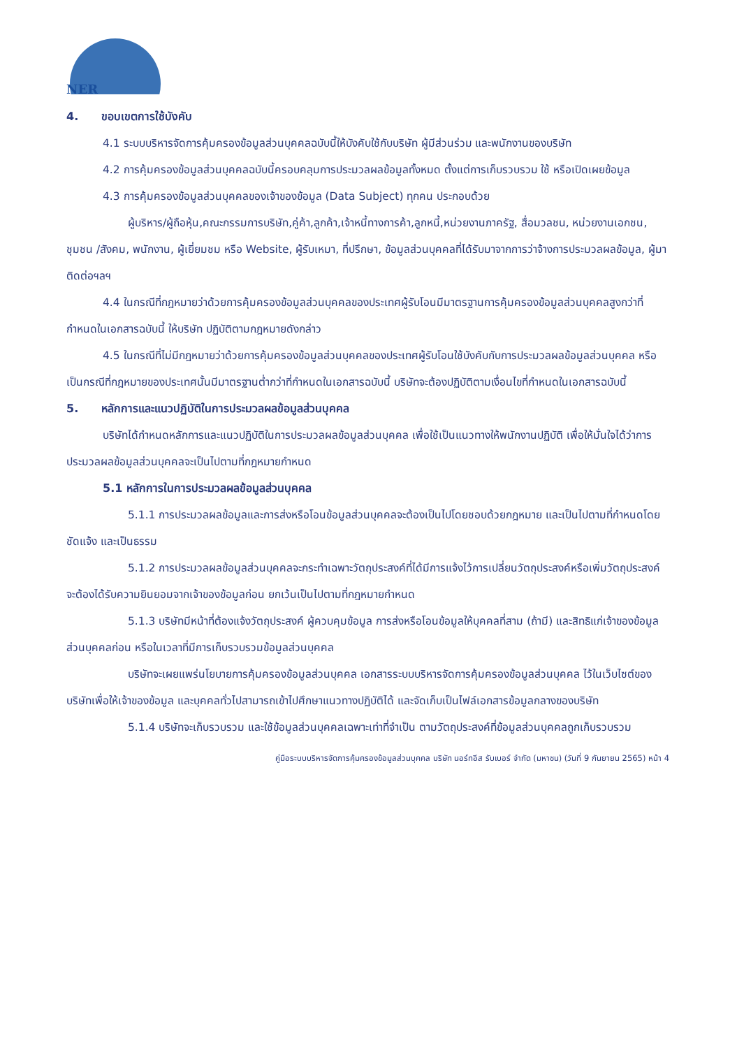NER
4. ขอบเขตการใช้บังคับ
4.1 ระบบบริหารจัดการคุ้มครองข้อมูลส่วนบุคคลฉบับนี้ให้บังคับใช้กับบริษัท ผู้มีส่วนร่วม และพนักงานของบริษัท
4.2 การคุ้มครองข้อมูลส่วนบุคคลฉบับนี้ครอบคลุมการประมวลผลข้อมูลทั้งหมด ตั้งแต่การเก็บรวบรวม ใช้ หรือเปิดเผยข้อมูล
4.3 การคุ้มครองข้อมูลส่วนบุคคลของเจ้าของข้อมูล (Data Subject) ทุกคน ประกอบด้วย
ผู้บริหาร/ผู้ถือหุ้น,คณะกรรมการบริษัท,คู่ค้า,ลูกค้า,เจ้าหนี้ทางการค้า,ลูกหนี้,หน่วยงานภาครัฐ, สื่อมวลชน, หน่วยงานเอกชน, ชุมชน /สังคม, พนักงาน, ผู้เยี่ยมชม หรือ Website, ผู้รับเหมา, ที่ปรึกษา, ข้อมูลส่วนบุคคลที่ได้รับมาจากการว่าจ้างการประมวลผลข้อมูล, ผู้มาติดต่อฯลฯ
4.4 ในกรณีที่กฎหมายว่าด้วยการคุ้มครองข้อมูลส่วนบุคคลของประเทศผู้รับโอนมีมาตรฐานการคุ้มครองข้อมูลส่วนบุคคลสูงกว่าที่กำหนดในเอกสารฉบับนี้ ให้บริษัท ปฏิบัติตามกฎหมายดังกล่าว
4.5 ในกรณีที่ไม่มีกฎหมายว่าด้วยการคุ้มครองข้อมูลส่วนบุคคลของประเทศผู้รับโอนใช้บังคับกับการประมวลผลข้อมูลส่วนบุคคล หรือเป็นกรณีที่กฎหมายของประเทศนั้นมีมาตรฐานต่ำกว่าที่กำหนดในเอกสารฉบับนี้ บริษัทจะต้องปฏิบัติตามเงื่อนไขที่กำหนดในเอกสารฉบับนี้
5. หลักการและแนวปฏิบัติในการประมวลผลข้อมูลส่วนบุคคล
บริษัทได้กำหนดหลักการและแนวปฏิบัติในการประมวลผลข้อมูลส่วนบุคคล เพื่อใช้เป็นแนวทางให้พนักงานปฏิบัติ เพื่อให้มั่นใจได้ว่าการประมวลผลข้อมูลส่วนบุคคลจะเป็นไปตามที่กฎหมายกำหนด
5.1 หลักการในการประมวลผลข้อมูลส่วนบุคคล
5.1.1 การประมวลผลข้อมูลและการส่งหรือโอนข้อมูลส่วนบุคคลจะต้องเป็นไปโดยชอบด้วยกฎหมาย และเป็นไปตามที่กำหนดโดยชัดแจ้ง และเป็นธรรม
5.1.2 การประมวลผลข้อมูลส่วนบุคคลจะกระทำเฉพาะวัตถุประสงค์ที่ได้มีการแจ้งไว้การเปลี่ยนวัตถุประสงค์หรือเพิ่มวัตถุประสงค์จะต้องได้รับความยินยอมจากเจ้าของข้อมูลก่อน ยกเว้นเป็นไปตามที่กฎหมายกำหนด
5.1.3 บริษัทมีหน้าที่ต้องแจ้งวัตถุประสงค์ ผู้ควบคุมข้อมูล การส่งหรือโอนข้อมูลให้บุคคลที่สาม (ถ้ามี) และสิทธิแก่เจ้าของข้อมูลส่วนบุคคลก่อน หรือในเวลาที่มีการเก็บรวบรวมข้อมูลส่วนบุคคล
บริษัทจะเผยแพร่นโยบายการคุ้มครองข้อมูลส่วนบุคคล เอกสารระบบบริหารจัดการคุ้มครองข้อมูลส่วนบุคคล ไว้ในเว็บไซต์ของบริษัทเพื่อให้เจ้าของข้อมูล และบุคคลทั่วไปสามารถเข้าไปศึกษาแนวทางปฏิบัติได้ และจัดเก็บเป็นไฟล์เอกสารข้อมูลกลางของบริษัท
5.1.4 บริษัทจะเก็บรวบรวม และใช้ข้อมูลส่วนบุคคลเฉพาะเท่าที่จำเป็น ตามวัตถุประสงค์ที่ข้อมูลส่วนบุคคลถูกเก็บรวบรวม
คู่มือระบบบริหารจัดการคุ้มครองข้อมูลส่วนบุคคล บริษัท นอร์ทอีส รับเบอร์ จำกัด (มหาชน) (วันที่ 9 กันยายน 2565) หน้า 4